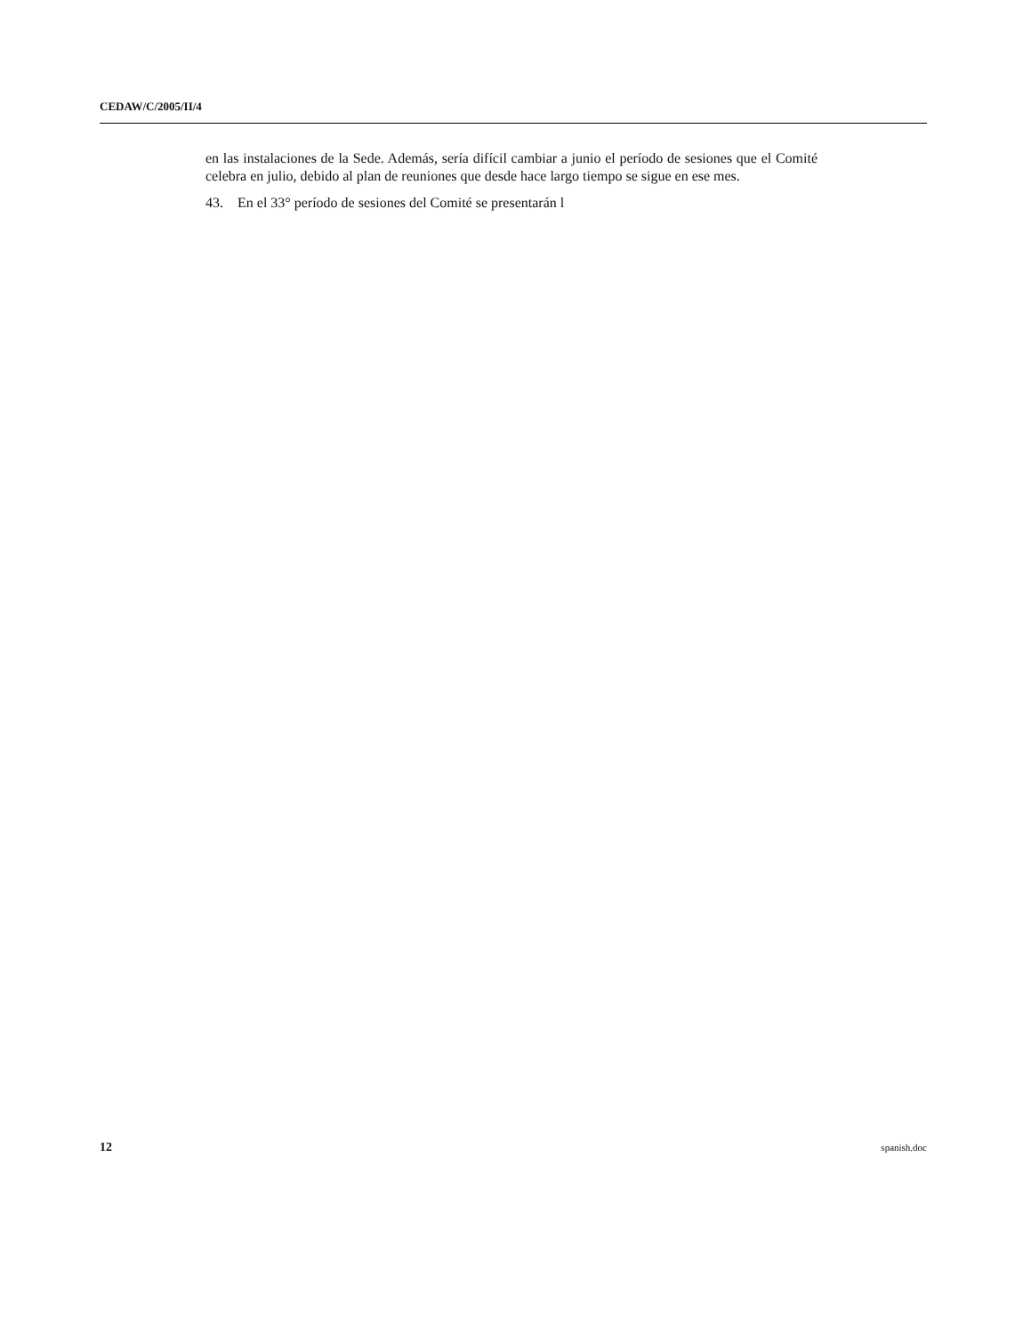CEDAW/C/2005/II/4
en las instalaciones de la Sede. Además, sería difícil cambiar a junio el período de sesiones que el Comité celebra en julio, debido al plan de reuniones que desde hace largo tiempo se sigue en ese mes.
43. En el 33° período de sesiones del Comité se presentarán l
12 spanish.doc